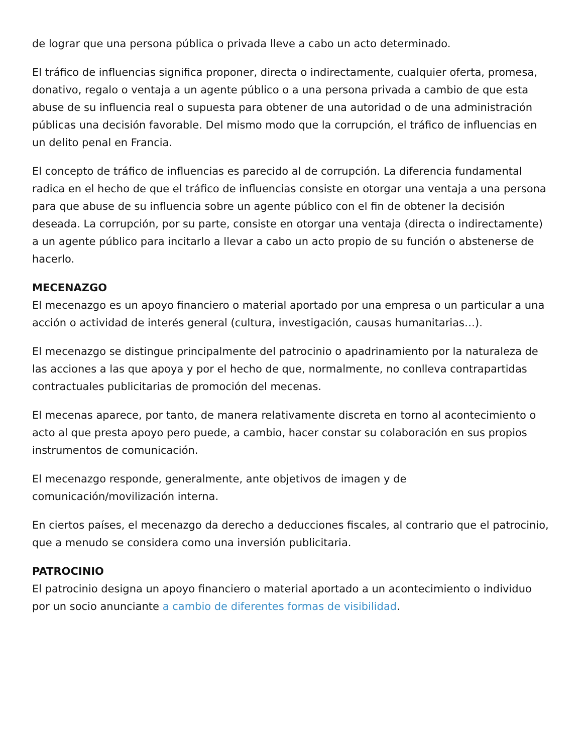de lograr que una persona pública o privada lleve a cabo un acto determinado.
El tráfico de influencias significa proponer, directa o indirectamente, cualquier oferta, promesa, donativo, regalo o ventaja a un agente público o a una persona privada a cambio de que esta abuse de su influencia real o supuesta para obtener de una autoridad o de una administración públicas una decisión favorable. Del mismo modo que la corrupción, el tráfico de influencias en un delito penal en Francia.
El concepto de tráfico de influencias es parecido al de corrupción. La diferencia fundamental radica en el hecho de que el tráfico de influencias consiste en otorgar una ventaja a una persona para que abuse de su influencia sobre un agente público con el fin de obtener la decisión deseada. La corrupción, por su parte, consiste en otorgar una ventaja (directa o indirectamente) a un agente público para incitarlo a llevar a cabo un acto propio de su función o abstenerse de hacerlo.
MECENAZGO
El mecenazgo es un apoyo financiero o material aportado por una empresa o un particular a una acción o actividad de interés general (cultura, investigación, causas humanitarias…).
El mecenazgo se distingue principalmente del patrocinio o apadrinamiento por la naturaleza de las acciones a las que apoya y por el hecho de que, normalmente, no conlleva contrapartidas contractuales publicitarias de promoción del mecenas.
El mecenas aparece, por tanto, de manera relativamente discreta en torno al acontecimiento o acto al que presta apoyo pero puede, a cambio, hacer constar su colaboración en sus propios instrumentos de comunicación.
El mecenazgo responde, generalmente, ante objetivos de imagen y de comunicación/movilización interna.
En ciertos países, el mecenazgo da derecho a deducciones fiscales, al contrario que el patrocinio, que a menudo se considera como una inversión publicitaria.
PATROCINIO
El patrocinio designa un apoyo financiero o material aportado a un acontecimiento o individuo por un socio anunciante a cambio de diferentes formas de visibilidad.